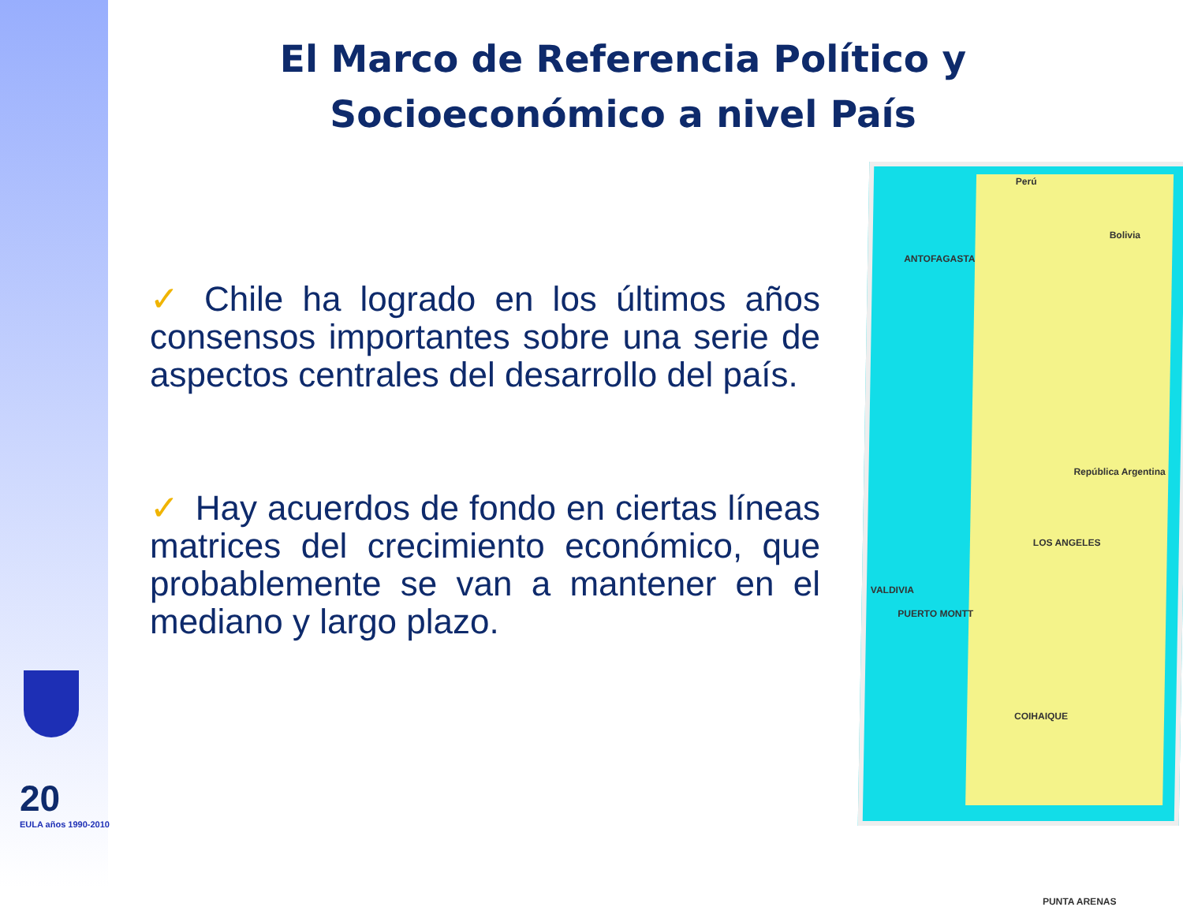El Marco de Referencia Político y Socioeconómico a nivel País
✓ Chile ha logrado en los últimos años consensos importantes sobre una serie de aspectos centrales del desarrollo del país.
✓ Hay acuerdos de fondo en ciertas líneas matrices del crecimiento económico, que probablemente se van a mantener en el mediano y largo plazo.
Perú
Bolivia
ANTOFAGASTA
República Argentina
LOS ANGELES
VALDIVIA
PUERTO MONTT
COIHAIQUE
PUNTA ARENAS
20
EULA años 1990-2010